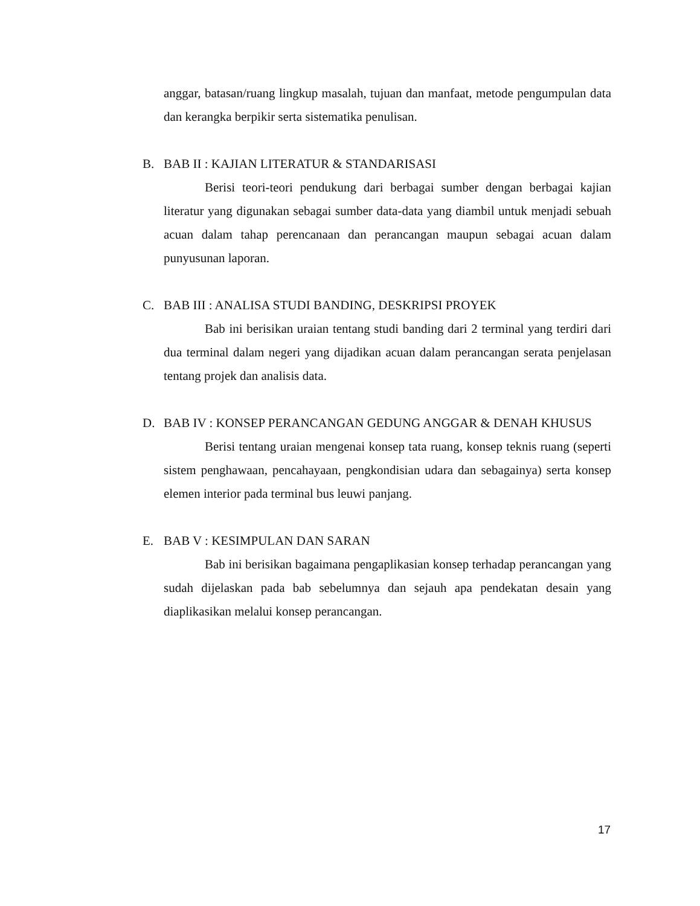anggar, batasan/ruang lingkup masalah, tujuan dan manfaat, metode pengumpulan data dan kerangka berpikir serta sistematika penulisan.
B. BAB II : KAJIAN LITERATUR & STANDARISASI
Berisi teori-teori pendukung dari berbagai sumber dengan berbagai kajian literatur yang digunakan sebagai sumber data-data yang diambil untuk menjadi sebuah acuan dalam tahap perencanaan dan perancangan maupun sebagai acuan dalam punyusunan laporan.
C. BAB III : ANALISA STUDI BANDING, DESKRIPSI PROYEK
Bab ini berisikan uraian tentang studi banding dari 2 terminal yang terdiri dari dua terminal dalam negeri yang dijadikan acuan dalam perancangan serata penjelasan tentang projek dan analisis data.
D. BAB IV : KONSEP PERANCANGAN GEDUNG ANGGAR & DENAH KHUSUS
Berisi tentang uraian mengenai konsep tata ruang, konsep teknis ruang (seperti sistem penghawaan, pencahayaan, pengkondisian udara dan sebagainya) serta konsep elemen interior pada terminal bus leuwi panjang.
E. BAB V : KESIMPULAN DAN SARAN
Bab ini berisikan bagaimana pengaplikasian konsep terhadap perancangan yang sudah dijelaskan pada bab sebelumnya dan sejauh apa pendekatan desain yang diaplikasikan melalui konsep perancangan.
17